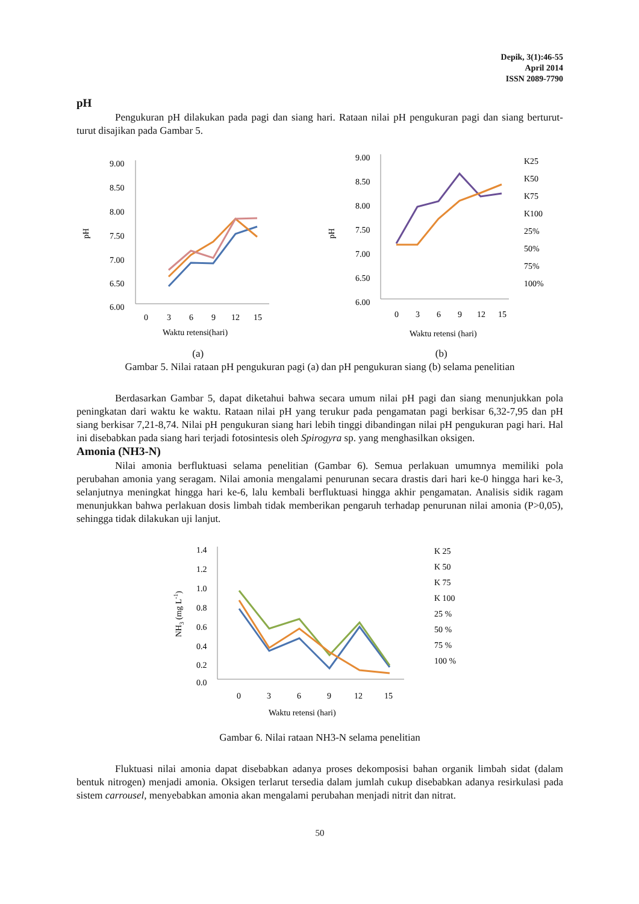Depik, 3(1):46-55
April 2014
ISSN 2089-7790
pH
Pengukuran pH dilakukan pada pagi dan siang hari. Rataan nilai pH pengukuran pagi dan siang berturut-turut disajikan pada Gambar 5.
9.00
8.50
8.00
7.50
7.00
6.50
6.00
pH
0
3
6
9
12
15
Waktu retensi(hari)
9.00
8.50
8.00
7.50
7.00
6.50
6.00
pH
0
3
6
9
12
15
Waktu retensi (hari)
K25
K50
K75
K100
25%
50%
75%
100%
(a) (b)
Gambar 5. Nilai rataan pH pengukuran pagi (a) dan pH pengukuran siang (b) selama penelitian
Berdasarkan Gambar 5, dapat diketahui bahwa secara umum nilai pH pagi dan siang menunjukkan pola peningkatan dari waktu ke waktu. Rataan nilai pH yang terukur pada pengamatan pagi berkisar 6,32-7,95 dan pH siang berkisar 7,21-8,74. Nilai pH pengukuran siang hari lebih tinggi dibandingan nilai pH pengukuran pagi hari. Hal ini disebabkan pada siang hari terjadi fotosintesis oleh Spirogyra sp. yang menghasilkan oksigen.
Amonia (NH3-N)
Nilai amonia berfluktuasi selama penelitian (Gambar 6). Semua perlakuan umumnya memiliki pola perubahan amonia yang seragam. Nilai amonia mengalami penurunan secara drastis dari hari ke-0 hingga hari ke-3, selanjutnya meningkat hingga hari ke-6, lalu kembali berfluktuasi hingga akhir pengamatan. Analisis sidik ragam menunjukkan bahwa perlakuan dosis limbah tidak memberikan pengaruh terhadap penurunan nilai amonia (P>0,05), sehingga tidak dilakukan uji lanjut.
1.4
1.2
1.0
0.8
0.6
0.4
0.2
0.0
NH3 (mg L-1)
0
3
6
9
12
15
Waktu retensi (hari)
K 25
K 50
K 75
K 100
25 %
50 %
75 %
100 %
Gambar 6. Nilai rataan NH3-N selama penelitian
Fluktuasi nilai amonia dapat disebabkan adanya proses dekomposisi bahan organik limbah sidat (dalam bentuk nitrogen) menjadi amonia. Oksigen terlarut tersedia dalam jumlah cukup disebabkan adanya resirkulasi pada sistem carrousel, menyebabkan amonia akan mengalami perubahan menjadi nitrit dan nitrat.
50